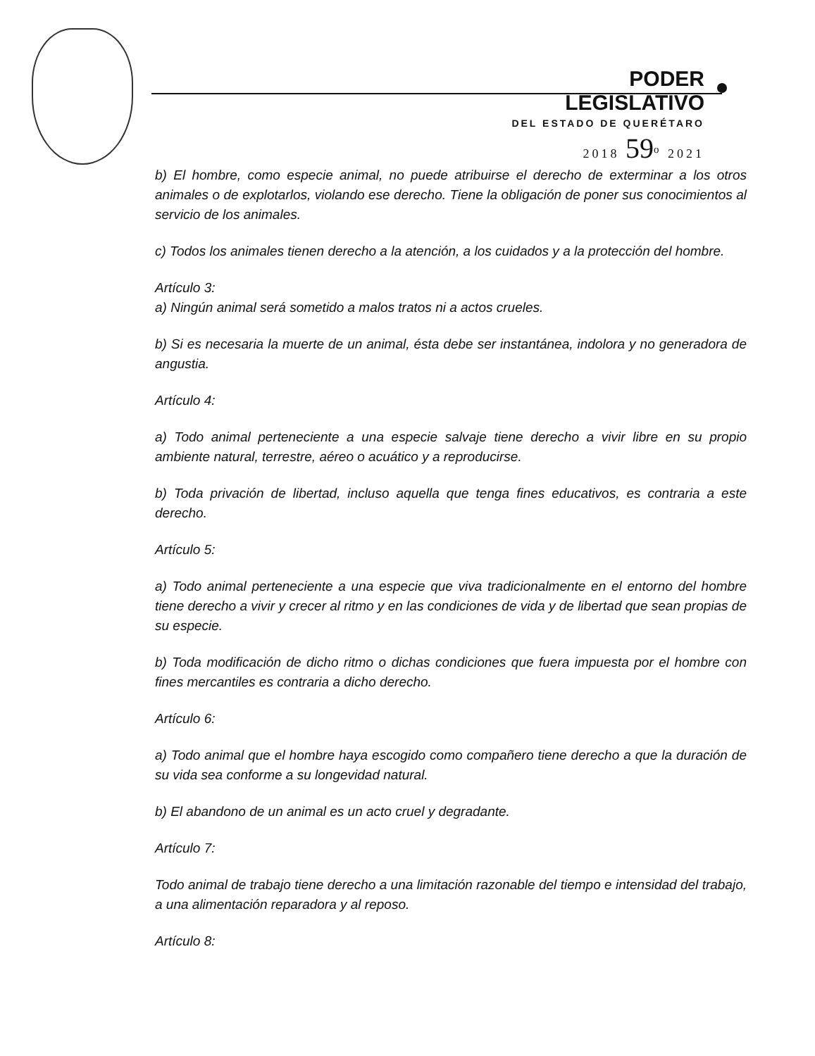PODER LEGISLATIVO
DEL ESTADO DE QUERÉTARO
2018 59<sup>o</sup> 2021
b) El hombre, como especie animal, no puede atribuirse el derecho de exterminar a los otros animales o de explotarlos, violando ese derecho. Tiene la obligación de poner sus conocimientos al servicio de los animales.
c) Todos los animales tienen derecho a la atención, a los cuidados y a la protección del hombre.
Artículo 3:
a) Ningún animal será sometido a malos tratos ni a actos crueles.
b) Si es necesaria la muerte de un animal, ésta debe ser instantánea, indolora y no generadora de angustia.
Artículo 4:
a) Todo animal perteneciente a una especie salvaje tiene derecho a vivir libre en su propio ambiente natural, terrestre, aéreo o acuático y a reproducirse.
b) Toda privación de libertad, incluso aquella que tenga fines educativos, es contraria a este derecho.
Artículo 5:
a) Todo animal perteneciente a una especie que viva tradicionalmente en el entorno del hombre tiene derecho a vivir y crecer al ritmo y en las condiciones de vida y de libertad que sean propias de su especie.
b) Toda modificación de dicho ritmo o dichas condiciones que fuera impuesta por el hombre con fines mercantiles es contraria a dicho derecho.
Artículo 6:
a) Todo animal que el hombre haya escogido como compañero tiene derecho a que la duración de su vida sea conforme a su longevidad natural.
b) El abandono de un animal es un acto cruel y degradante.
Artículo 7:
Todo animal de trabajo tiene derecho a una limitación razonable del tiempo e intensidad del trabajo, a una alimentación reparadora y al reposo.
Artículo 8: